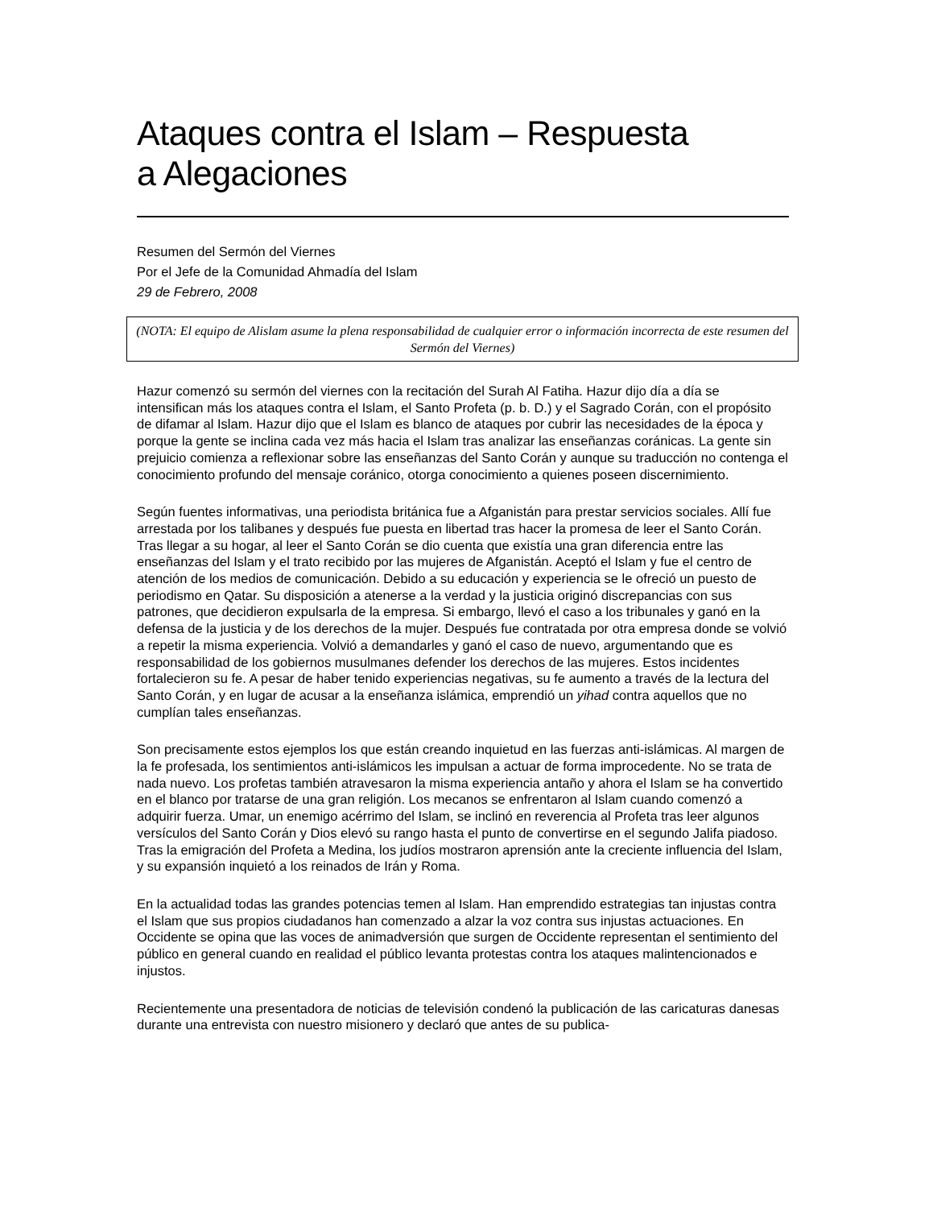Ataques contra el Islam – Respuesta
a Alegaciones
Resumen del Sermón del Viernes
Por el Jefe de la Comunidad Ahmadía del Islam
29 de Febrero, 2008
(NOTA: El equipo de Alislam asume la plena responsabilidad de cualquier error o información incorrecta de este resumen del Sermón del Viernes)
Hazur comenzó su sermón del viernes con la recitación del Surah Al Fatiha. Hazur dijo día a día se intensifican más los ataques contra el Islam, el Santo Profeta (p. b. D.) y el Sagrado Corán, con el propósito de difamar al Islam. Hazur dijo que el Islam es blanco de ataques por cubrir las necesidades de la época y porque la gente se inclina cada vez más hacia el Islam tras analizar las enseñanzas coránicas. La gente sin prejuicio comienza a reflexionar sobre las enseñanzas del Santo Corán y aunque su traducción no contenga el conocimiento profundo del mensaje coránico, otorga conocimiento a quienes poseen discernimiento.
Según fuentes informativas, una periodista británica fue a Afganistán para prestar servicios sociales. Allí fue arrestada por los talibanes y después fue puesta en libertad tras hacer la promesa de leer el Santo Corán. Tras llegar a su hogar, al leer el Santo Corán se dio cuenta que existía una gran diferencia entre las enseñanzas del Islam y el trato recibido por las mujeres de Afganistán. Aceptó el Islam y fue el centro de atención de los medios de comunicación. Debido a su educación y experiencia se le ofreció un puesto de periodismo en Qatar. Su disposición a atenerse a la verdad y la justicia originó discrepancias con sus patrones, que decidieron expulsarla de la empresa. Si embargo, llevó el caso a los tribunales y ganó en la defensa de la justicia y de los derechos de la mujer. Después fue contratada por otra empresa donde se volvió a repetir la misma experiencia. Volvió a demandarles y ganó el caso de nuevo, argumentando que es responsabilidad de los gobiernos musulmanes defender los derechos de las mujeres. Estos incidentes fortalecieron su fe. A pesar de haber tenido experiencias negativas, su fe aumento a través de la lectura del Santo Corán, y en lugar de acusar a la enseñanza islámica, emprendió un yihad contra aquellos que no cumplían tales enseñanzas.
Son precisamente estos ejemplos los que están creando inquietud en las fuerzas anti-islámicas. Al margen de la fe profesada, los sentimientos anti-islámicos les impulsan a actuar de forma improcedente. No se trata de nada nuevo. Los profetas también atravesaron la misma experiencia antaño y ahora el Islam se ha convertido en el blanco por tratarse de una gran religión. Los mecanos se enfrentaron al Islam cuando comenzó a adquirir fuerza. Umar, un enemigo acérrimo del Islam, se inclinó en reverencia al Profeta tras leer algunos versículos del Santo Corán y Dios elevó su rango hasta el punto de convertirse en el segundo Jalifa piadoso. Tras la emigración del Profeta a Medina, los judíos mostraron aprensión ante la creciente influencia del Islam, y su expansión inquietó a los reinados de Irán y Roma.
En la actualidad todas las grandes potencias temen al Islam. Han emprendido estrategias tan injustas contra el Islam que sus propios ciudadanos han comenzado a alzar la voz contra sus injustas actuaciones. En Occidente se opina que las voces de animadversión que surgen de Occidente representan el sentimiento del público en general cuando en realidad el público levanta protestas contra los ataques malintencionados e injustos.
Recientemente una presentadora de noticias de televisión condenó la publicación de las caricaturas danesas durante una entrevista con nuestro misionero y declaró que antes de su publica-